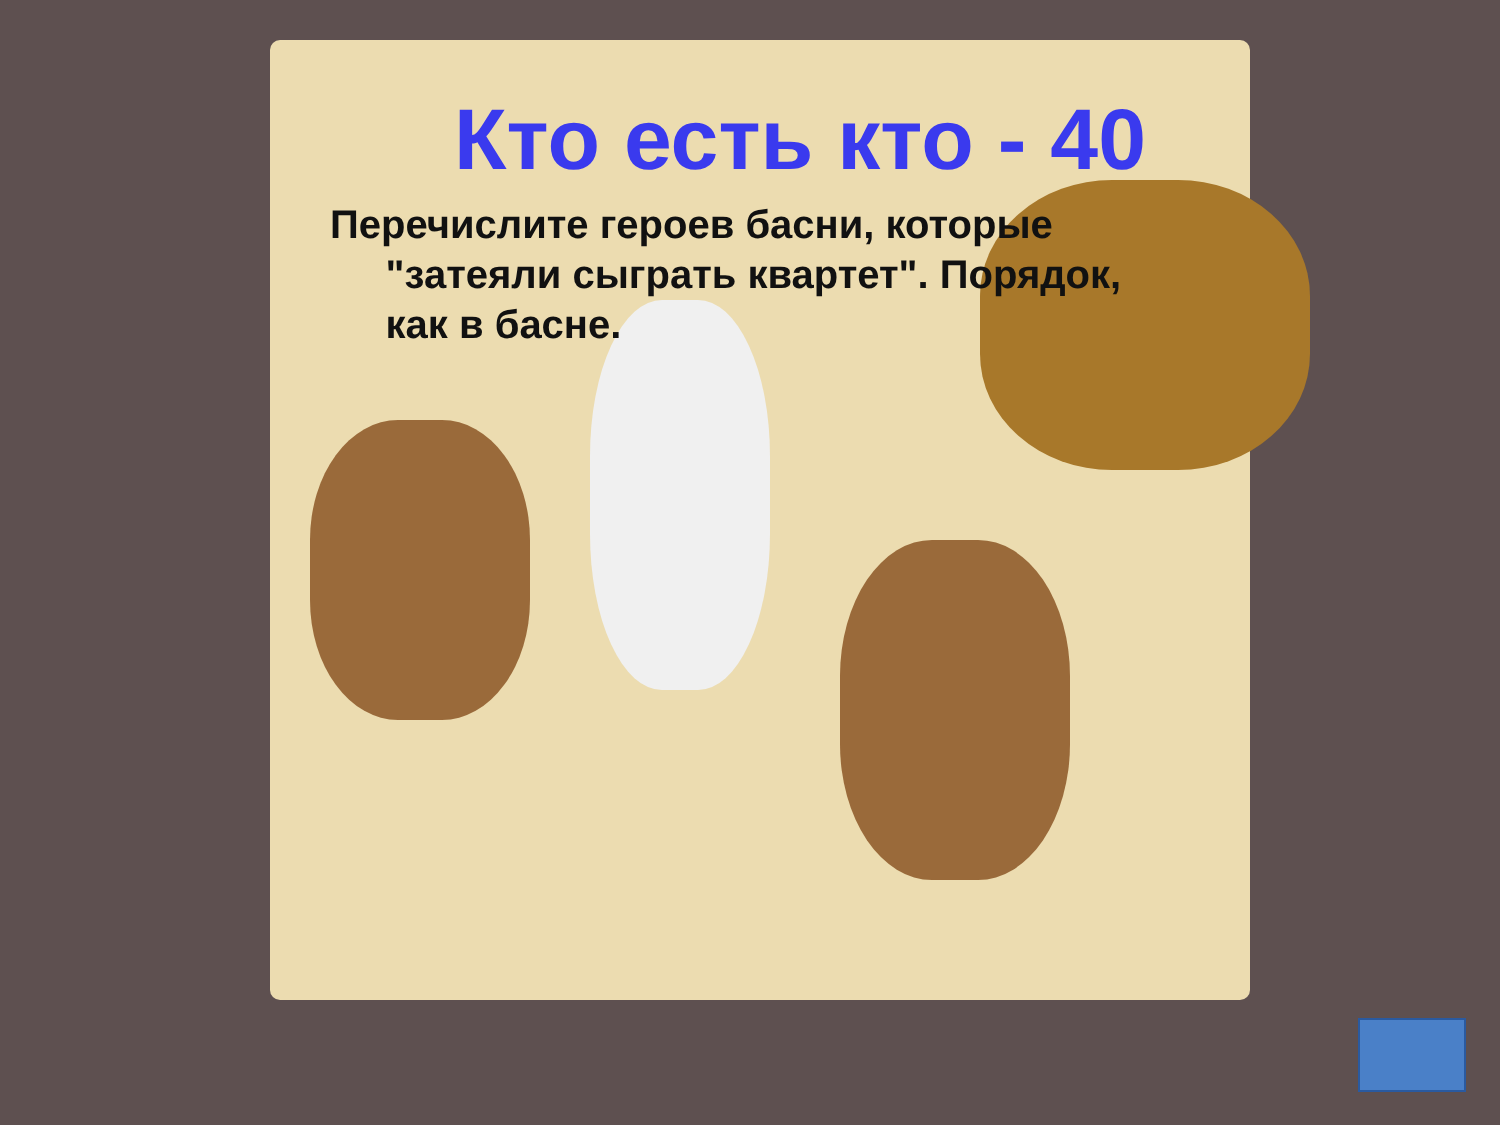Кто есть кто - 40
Перечислите героев басни, которые
"затеяли сыграть квартет". Порядок,
как в басне.